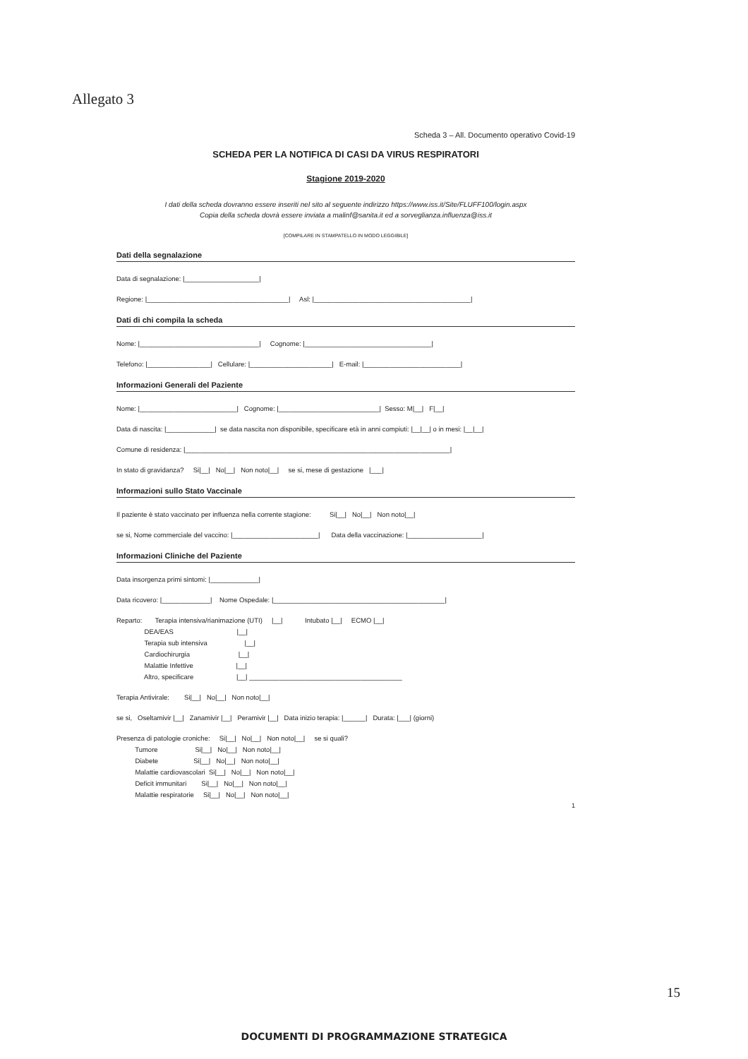Allegato 3
Scheda 3 – All. Documento operativo Covid-19
SCHEDA PER LA NOTIFICA DI CASI DA VIRUS RESPIRATORI
Stagione 2019-2020
I dati della scheda dovranno essere inseriti nel sito al seguente indirizzo https://www.iss.it/Site/FLUFF100/login.aspx
Copia della scheda dovrà essere inviata a malinf@sanita.it ed a sorveglianza.influenza@iss.it
[COMPILARE IN STAMPATELLO IN MODO LEGGIBILE]
Dati della segnalazione
Data di segnalazione: |____________________|
Regione: |______________________________________| Asl: |__________________________________________|
Dati di chi compila la scheda
Nome: |________________________________| Cognome: |__________________________________|
Telefono: |_________________| Cellulare: |______________________| E-mail: |__________________________|
Informazioni Generali del Paziente
Nome: |__________________________| Cognome: |___________________________| Sesso: M|__| F|__|
Data di nascita: |_____________| se data nascita non disponibile, specificare età in anni compiuti: |__|__| o in mesi: |__|__|
Comune di residenza: |_______________________________________________________________________|
In stato di gravidanza? Si|__| No|__| Non noto|__| se si, mese di gestazione |___|
Informazioni sullo Stato Vaccinale
Il paziente è stato vaccinato per influenza nella corrente stagione: Si|__| No|__| Non noto|__|
se si, Nome commerciale del vaccino: |_______________________| Data della vaccinazione: |____________________|
Informazioni Cliniche del Paziente
Data insorgenza primi sintomi: |_____________|
Data ricovero: |_____________| Nome Ospedale: |______________________________________________|
Reparto: Terapia intensiva/rianimazione (UTI) |__| Intubato |__| ECMO |__|
DEA/EAS |__|
Terapia sub intensiva |__|
Cardiochirurgia |__|
Malattie Infettive |__|
Altro, specificare |__| _________________________________________
Terapia Antivirale: Si|__| No|__| Non noto|__|
se si, Oseltamivir |__| Zanamivir |__| Peramivir |__| Data inizio terapia: |______| Durata: |___| (giorni)
Presenza di patologie croniche: Si|__| No|__| Non noto|__| se si quali?
Tumore Si|__| No|__| Non noto|__|
Diabete Si|__| No|__| Non noto|__|
Malattie cardiovascolari Si|__| No|__| Non noto|__|
Deficit immunitari Si|__| No|__| Non noto|__|
Malattie respiratorie Si|__| No|__| Non noto|__|
1
15
DOCUMENTI DI PROGRAMMAZIONE STRATEGICA